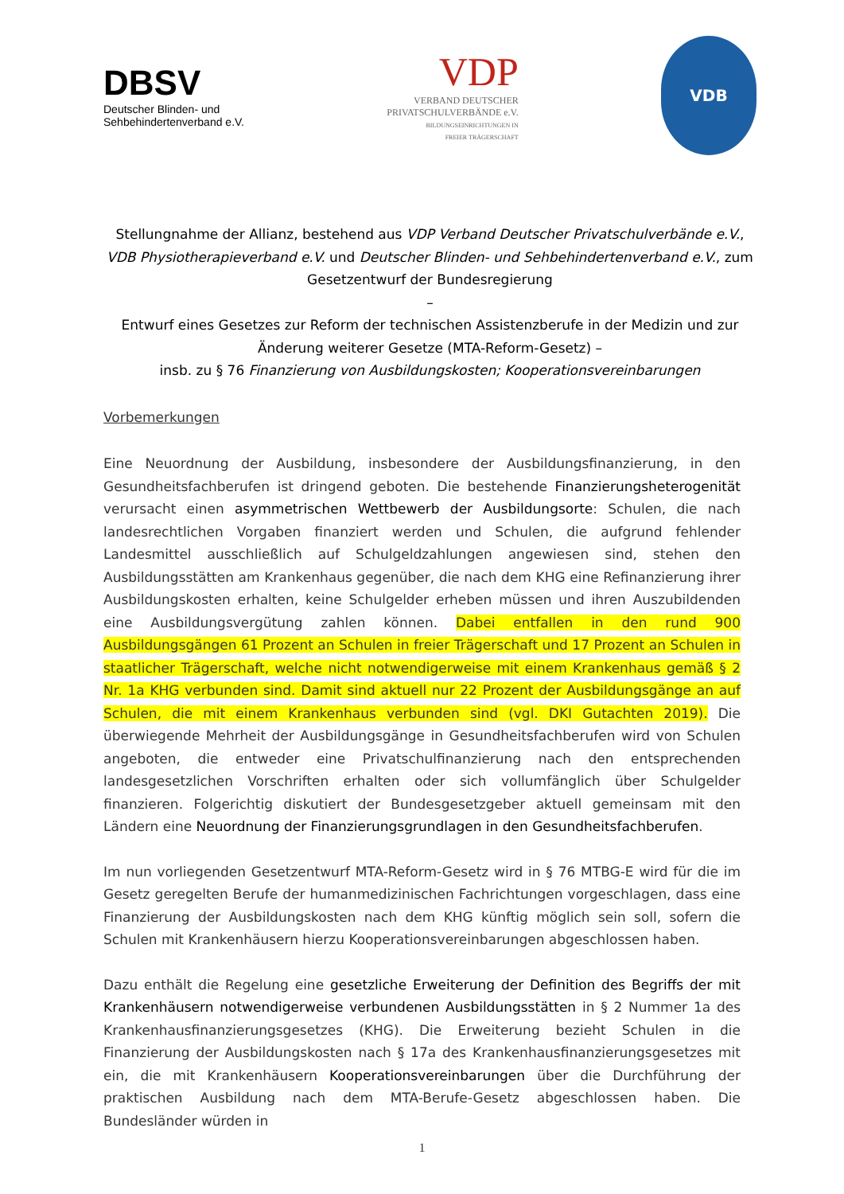DBSV
Deutscher Blinden- und
Sehbehindertenverband e.V.
VDP
VERBAND DEUTSCHER
PRIVATSCHULVERBÄNDE e.V.
BILDUNGSEINRICHTUNGEN IN
FREIER TRÄGERSCHAFT
VDB
Stellungnahme der Allianz, bestehend aus VDP Verband Deutscher Privatschulverbände e.V., VDB Physiotherapieverband e.V. und Deutscher Blinden- und Sehbehindertenverband e.V., zum Gesetzentwurf der Bundesregierung
–
Entwurf eines Gesetzes zur Reform der technischen Assistenzberufe in der Medizin und zur Änderung weiterer Gesetze (MTA-Reform-Gesetz) –
insb. zu § 76 Finanzierung von Ausbildungskosten; Kooperationsvereinbarungen
Vorbemerkungen
Eine Neuordnung der Ausbildung, insbesondere der Ausbildungsfinanzierung, in den Gesundheitsfachberufen ist dringend geboten. Die bestehende Finanzierungsheterogenität verursacht einen asymmetrischen Wettbewerb der Ausbildungsorte: Schulen, die nach landesrechtlichen Vorgaben finanziert werden und Schulen, die aufgrund fehlender Landesmittel ausschließlich auf Schulgeldzahlungen angewiesen sind, stehen den Ausbildungsstätten am Krankenhaus gegenüber, die nach dem KHG eine Refinanzierung ihrer Ausbildungskosten erhalten, keine Schulgelder erheben müssen und ihren Auszubildenden eine Ausbildungsvergütung zahlen können. Dabei entfallen in den rund 900 Ausbildungsgängen 61 Prozent an Schulen in freier Trägerschaft und 17 Prozent an Schulen in staatlicher Trägerschaft, welche nicht notwendigerweise mit einem Krankenhaus gemäß § 2 Nr. 1a KHG verbunden sind. Damit sind aktuell nur 22 Prozent der Ausbildungsgänge an auf Schulen, die mit einem Krankenhaus verbunden sind (vgl. DKI Gutachten 2019). Die überwiegende Mehrheit der Ausbildungsgänge in Gesundheitsfachberufen wird von Schulen angeboten, die entweder eine Privatschulfinanzierung nach den entsprechenden landesgesetzlichen Vorschriften erhalten oder sich vollumfänglich über Schulgelder finanzieren. Folgerichtig diskutiert der Bundesgesetzgeber aktuell gemeinsam mit den Ländern eine Neuordnung der Finanzierungsgrundlagen in den Gesundheitsfachberufen.
Im nun vorliegenden Gesetzentwurf MTA-Reform-Gesetz wird in § 76 MTBG-E wird für die im Gesetz geregelten Berufe der humanmedizinischen Fachrichtungen vorgeschlagen, dass eine Finanzierung der Ausbildungskosten nach dem KHG künftig möglich sein soll, sofern die Schulen mit Krankenhäusern hierzu Kooperationsvereinbarungen abgeschlossen haben.
Dazu enthält die Regelung eine gesetzliche Erweiterung der Definition des Begriffs der mit Krankenhäusern notwendigerweise verbundenen Ausbildungsstätten in § 2 Nummer 1a des Krankenhausfinanzierungsgesetzes (KHG). Die Erweiterung bezieht Schulen in die Finanzierung der Ausbildungskosten nach § 17a des Krankenhausfinanzierungsgesetzes mit ein, die mit Krankenhäusern Kooperationsvereinbarungen über die Durchführung der praktischen Ausbildung nach dem MTA-Berufe-Gesetz abgeschlossen haben. Die Bundesländer würden in
1